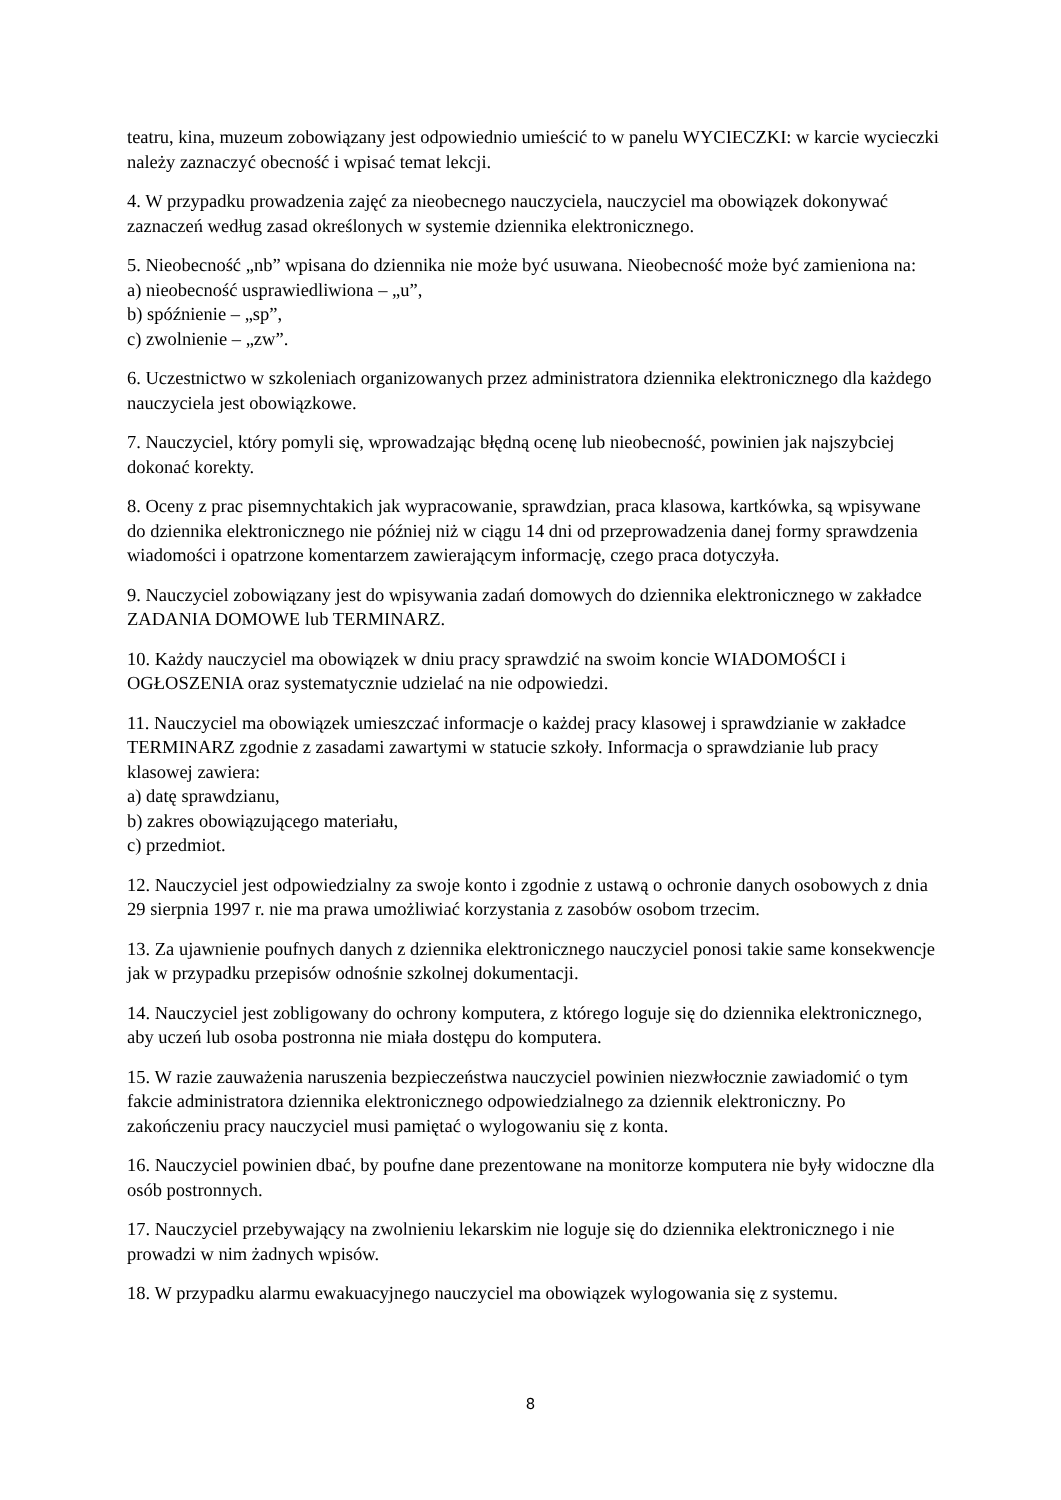teatru, kina, muzeum zobowiązany jest odpowiednio umieścić to w panelu WYCIECZKI: w karcie wycieczki należy zaznaczyć obecność i wpisać temat lekcji.
4. W przypadku prowadzenia zajęć za nieobecnego nauczyciela, nauczyciel ma obowiązek dokonywać zaznaczeń według zasad określonych w systemie dziennika elektronicznego.
5. Nieobecność „nb” wpisana do dziennika nie może być usuwana. Nieobecność może być zamieniona na:
a) nieobecność usprawiedliwiona – „u”,
b) spóźnienie – „sp”,
c) zwolnienie – „zw”.
6. Uczestnictwo w szkoleniach organizowanych przez administratora dziennika elektronicznego dla każdego nauczyciela jest obowiązkowe.
7. Nauczyciel, który pomyli się, wprowadzając błędną ocenę lub nieobecność, powinien jak najszybciej dokonać korekty.
8. Oceny z prac pisemnychtakich jak wypracowanie, sprawdzian, praca klasowa, kartkówka, są wpisywane do dziennika elektronicznego nie później niż w ciągu 14 dni od przeprowadzenia danej formy sprawdzenia wiadomości i opatrzone komentarzem zawierającym informację, czego praca dotyczyła.
9. Nauczyciel zobowiązany jest do wpisywania zadań domowych do dziennika elektronicznego w zakładce ZADANIA DOMOWE lub TERMINARZ.
10. Każdy nauczyciel ma obowiązek w dniu pracy sprawdzić na swoim koncie WIADOMOŚCI i OGŁOSZENIA oraz systematycznie udzielać na nie odpowiedzi.
11. Nauczyciel ma obowiązek umieszczać informacje o każdej pracy klasowej i sprawdzianie w zakładce TERMINARZ zgodnie z zasadami zawartymi w statucie szkoły. Informacja o sprawdzianie lub pracy klasowej zawiera:
a) datę sprawdzianu,
b) zakres obowiązującego materiału,
c) przedmiot.
12. Nauczyciel jest odpowiedzialny za swoje konto i zgodnie z ustawą o ochronie danych osobowych z dnia 29 sierpnia 1997 r. nie ma prawa umożliwiać korzystania z zasobów osobom trzecim.
13. Za ujawnienie poufnych danych z dziennika elektronicznego nauczyciel ponosi takie same konsekwencje jak w przypadku przepisów odnośnie szkolnej dokumentacji.
14. Nauczyciel jest zobligowany do ochrony komputera, z którego loguje się do dziennika elektronicznego, aby uczeń lub osoba postronna nie miała dostępu do komputera.
15. W razie zauważenia naruszenia bezpieczeństwa nauczyciel powinien niezwłocznie zawiadomić o tym fakcie administratora dziennika elektronicznego odpowiedzialnego za dziennik elektroniczny. Po zakończeniu pracy nauczyciel musi pamiętać o wylogowaniu się z konta.
16. Nauczyciel powinien dbać, by poufne dane prezentowane na monitorze komputera nie były widoczne dla osób postronnych.
17. Nauczyciel przebywający na zwolnieniu lekarskim nie loguje się do dziennika elektronicznego i nie prowadzi w nim żadnych wpisów.
18. W przypadku alarmu ewakuacyjnego nauczyciel ma obowiązek wylogowania się z systemu.
8